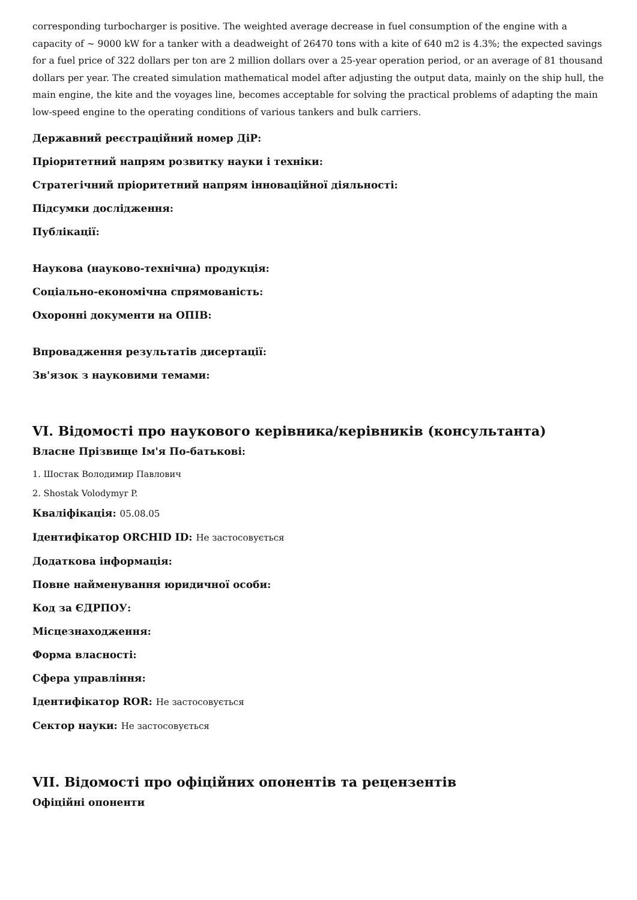corresponding turbocharger is positive. The weighted average decrease in fuel consumption of the engine with a capacity of ~ 9000 kW for a tanker with a deadweight of 26470 tons with a kite of 640 m2 is 4.3%; the expected savings for a fuel price of 322 dollars per ton are 2 million dollars over a 25-year operation period, or an average of 81 thousand dollars per year. The created simulation mathematical model after adjusting the output data, mainly on the ship hull, the main engine, the kite and the voyages line, becomes acceptable for solving the practical problems of adapting the main low-speed engine to the operating conditions of various tankers and bulk carriers.
Державний реєстраційний номер ДіР:
Пріоритетний напрям розвитку науки і техніки:
Стратегічний пріоритетний напрям інноваційної діяльності:
Підсумки дослідження:
Публікації:
Наукова (науково-технічна) продукція:
Соціально-економічна спрямованість:
Охоронні документи на ОПІВ:
Впровадження результатів дисертації:
Зв'язок з науковими темами:
VI. Відомості про наукового керівника/керівників (консультанта)
Власне Прізвище Ім'я По-батькові:
1. Шостак Володимир Павлович
2. Shostak Volodymyr P.
Кваліфікація: 05.08.05
Ідентифікатор ORCHID ID: Не застосовується
Додаткова інформація:
Повне найменування юридичної особи:
Код за ЄДРПОУ:
Місцезнаходження:
Форма власності:
Сфера управління:
Ідентифікатор ROR: Не застосовується
Сектор науки: Не застосовується
VII. Відомості про офіційних опонентів та рецензентів
Офіційні опоненти